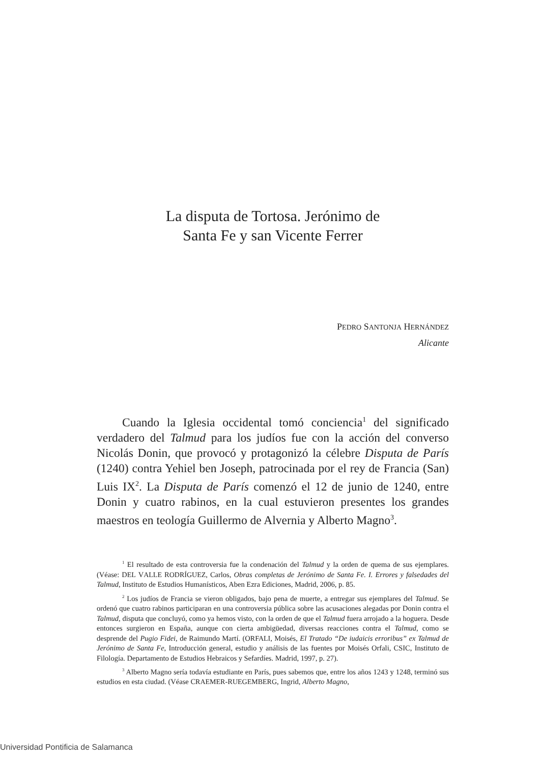La disputa de Tortosa. Jerónimo de
Santa Fe y san Vicente Ferrer
PEDRO SANTONJA HERNÁNDEZ
Alicante
Cuando la Iglesia occidental tomó conciencia<sup>1</sup> del significado verdadero del Talmud para los judíos fue con la acción del converso Nicolás Donin, que provocó y protagonizó la célebre Disputa de París (1240) contra Yehiel ben Joseph, patrocinada por el rey de Francia (San) Luis IX<sup>2</sup>. La Disputa de París comenzó el 12 de junio de 1240, entre Donin y cuatro rabinos, en la cual estuvieron presentes los grandes maestros en teología Guillermo de Alvernia y Alberto Magno<sup>3</sup>.
<sup>1</sup> El resultado de esta controversia fue la condenación del Talmud y la orden de quema de sus ejemplares. (Véase: DEL VALLE RODRÍGUEZ, Carlos, Obras completas de Jerónimo de Santa Fe. I. Errores y falsedades del Talmud, Instituto de Estudios Humanísticos, Aben Ezra Ediciones, Madrid, 2006, p. 85.
<sup>2</sup> Los judíos de Francia se vieron obligados, bajo pena de muerte, a entregar sus ejemplares del Talmud. Se ordenó que cuatro rabinos participaran en una controversia pública sobre las acusaciones alegadas por Donin contra el Talmud, disputa que concluyó, como ya hemos visto, con la orden de que el Talmud fuera arrojado a la hoguera. Desde entonces surgieron en España, aunque con cierta ambigüedad, diversas reacciones contra el Talmud, como se desprende del Pugio Fidei, de Raimundo Martí. (ORFALI, Moisés, El Tratado “De iudaicis erroribus” ex Talmud de Jerónimo de Santa Fe, Introducción general, estudio y análisis de las fuentes por Moisés Orfali, CSIC, Instituto de Filología. Departamento de Estudios Hebraicos y Sefardíes. Madrid, 1997, p. 27).
<sup>3</sup> Alberto Magno sería todavía estudiante en París, pues sabemos que, entre los años 1243 y 1248, terminó sus estudios en esta ciudad. (Véase CRAEMER-RUEGEMBERG, Ingrid, Alberto Magno,
Universidad Pontificia de Salamanca